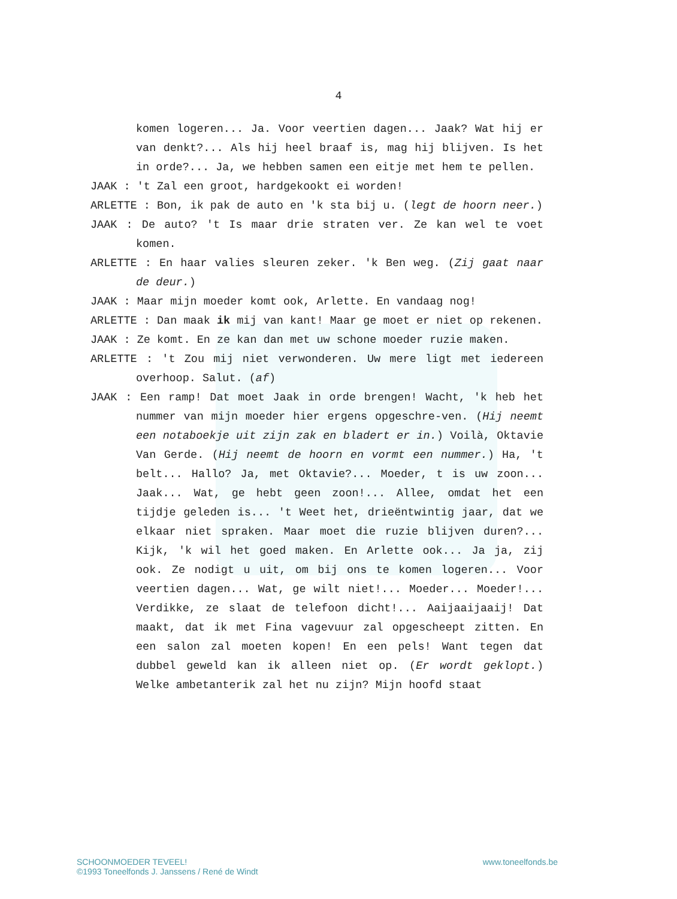4
komen logeren... Ja. Voor veertien dagen... Jaak? Wat hij er van denkt?... Als hij heel braaf is, mag hij blijven. Is het in orde?... Ja, we hebben samen een eitje met hem te pellen.
JAAK : 't Zal een groot, hardgekookt ei worden!
ARLETTE : Bon, ik pak de auto en 'k sta bij u. (legt de hoorn neer.)
JAAK : De auto? 't Is maar drie straten ver. Ze kan wel te voet komen.
ARLETTE : En haar valies sleuren zeker. 'k Ben weg. (Zij gaat naar de deur.)
JAAK : Maar mijn moeder komt ook, Arlette. En vandaag nog!
ARLETTE : Dan maak ik mij van kant! Maar ge moet er niet op rekenen.
JAAK : Ze komt. En ze kan dan met uw schone moeder ruzie maken.
ARLETTE : 't Zou mij niet verwonderen. Uw mere ligt met iedereen overhoop. Salut. (af)
JAAK : Een ramp! Dat moet Jaak in orde brengen! Wacht, 'k heb het nummer van mijn moeder hier ergens opgeschre-ven. (Hij neemt een notaboekje uit zijn zak en bladert er in.) Voilà, Oktavie Van Gerde. (Hij neemt de hoorn en vormt een nummer.) Ha, 't belt... Hallo? Ja, met Oktavie?... Moeder, t is uw zoon... Jaak... Wat, ge hebt geen zoon!... Allee, omdat het een tijdje geleden is... 't Weet het, drieëntwintig jaar, dat we elkaar niet spraken. Maar moet die ruzie blijven duren?... Kijk, 'k wil het goed maken. En Arlette ook... Ja ja, zij ook. Ze nodigt u uit, om bij ons te komen logeren... Voor veertien dagen... Wat, ge wilt niet!... Moeder... Moeder!... Verdikke, ze slaat de telefoon dicht!... Aaijaaijaaij! Dat maakt, dat ik met Fina vagevuur zal opgescheept zitten. En een salon zal moeten kopen! En een pels! Want tegen dat dubbel geweld kan ik alleen niet op. (Er wordt geklopt.) Welke ambetanterik zal het nu zijn? Mijn hoofd staat
www.toneelfonds.be SCHOONMOEDER TEVEEL!
©1993 Toneelfonds J. Janssens / René de Windt